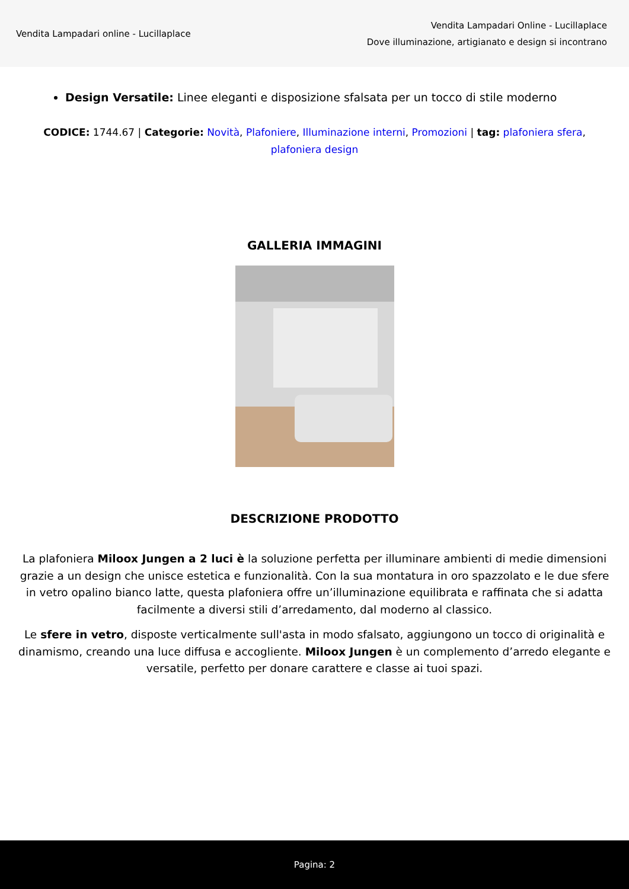Vendita Lampadari online - Lucillaplace
Vendita Lampadari Online - Lucillaplace
Dove illuminazione, artigianato e design si incontrano
Design Versatile: Linee eleganti e disposizione sfalsata per un tocco di stile moderno
CODICE: 1744.67 | Categorie: Novità, Plafoniere, Illuminazione interni, Promozioni | tag: plafoniera sfera, plafoniera design
GALLERIA IMMAGINI
DESCRIZIONE PRODOTTO
La plafoniera Miloox Jungen a 2 luci è la soluzione perfetta per illuminare ambienti di medie dimensioni grazie a un design che unisce estetica e funzionalità. Con la sua montatura in oro spazzolato e le due sfere in vetro opalino bianco latte, questa plafoniera offre un’illuminazione equilibrata e raffinata che si adatta facilmente a diversi stili d’arredamento, dal moderno al classico.
Le sfere in vetro, disposte verticalmente sull'asta in modo sfalsato, aggiungono un tocco di originalità e dinamismo, creando una luce diffusa e accogliente. Miloox Jungen è un complemento d’arredo elegante e versatile, perfetto per donare carattere e classe ai tuoi spazi.
Pagina: 2